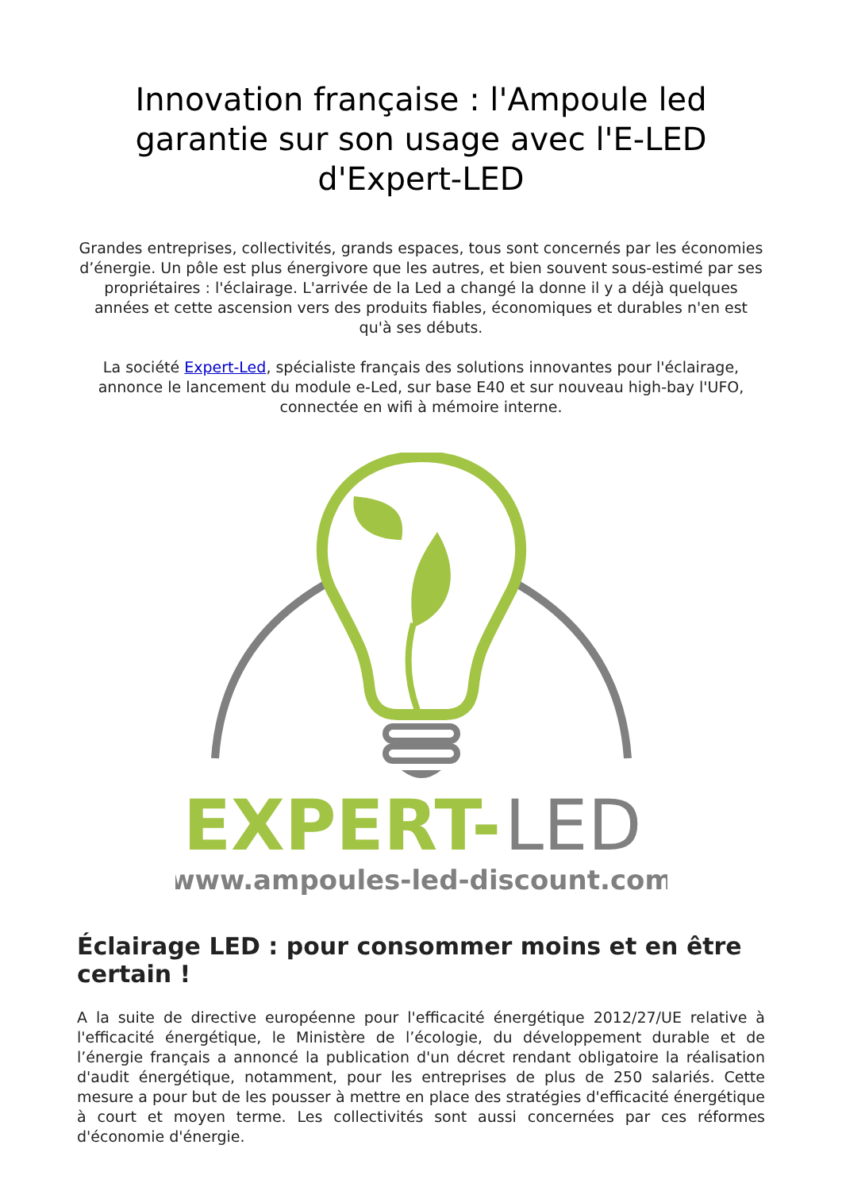Innovation française : l'Ampoule led garantie sur son usage avec l'E-LED d'Expert-LED
Grandes entreprises, collectivités, grands espaces, tous sont concernés par les économies d’énergie. Un pôle est plus énergivore que les autres, et bien souvent sous-estimé par ses propriétaires : l'éclairage. L'arrivée de la Led a changé la donne il y a déjà quelques années et cette ascension vers des produits fiables, économiques et durables n'en est qu'à ses débuts.
La société Expert-Led, spécialiste français des solutions innovantes pour l'éclairage, annonce le lancement du module e-Led, sur base E40 et sur nouveau high-bay l'UFO, connectée en wifi à mémoire interne.
EXPERT-
LED
www.ampoules-led-discount.com
Éclairage LED : pour consommer moins et en être certain !
A la suite de directive européenne pour l'efficacité énergétique 2012/27/UE relative à l'efficacité énergétique, le Ministère de l’écologie, du développement durable et de l’énergie français a annoncé la publication d'un décret rendant obligatoire la réalisation d'audit énergétique, notamment, pour les entreprises de plus de 250 salariés. Cette mesure a pour but de les pousser à mettre en place des stratégies d'efficacité énergétique à court et moyen terme. Les collectivités sont aussi concernées par ces réformes d'économie d'énergie.